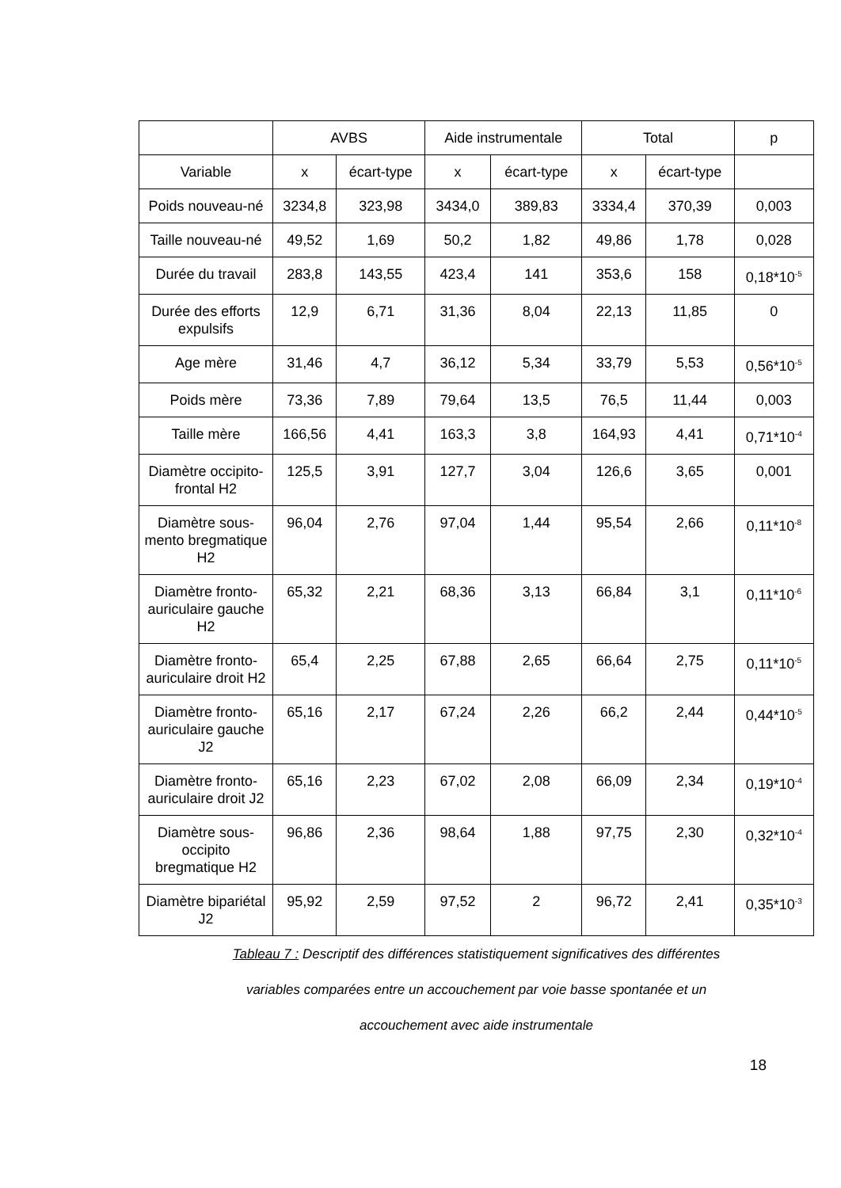| | AVBS | | Aide instrumentale | | Total | | p |
| --- | --- | --- | --- | --- | --- | --- | --- |
| Variable | x | écart-type | x | écart-type | x | écart-type | |
| Poids nouveau-né | 3234,8 | 323,98 | 3434,0 | 389,83 | 3334,4 | 370,39 | 0,003 |
| Taille nouveau-né | 49,52 | 1,69 | 50,2 | 1,82 | 49,86 | 1,78 | 0,028 |
| Durée du travail | 283,8 | 143,55 | 423,4 | 141 | 353,6 | 158 | 0,18*10<sup>-5</sup> |
| Durée des efforts expulsifs | 12,9 | 6,71 | 31,36 | 8,04 | 22,13 | 11,85 | 0 |
| Age mère | 31,46 | 4,7 | 36,12 | 5,34 | 33,79 | 5,53 | 0,56*10<sup>-5</sup> |
| Poids mère | 73,36 | 7,89 | 79,64 | 13,5 | 76,5 | 11,44 | 0,003 |
| Taille mère | 166,56 | 4,41 | 163,3 | 3,8 | 164,93 | 4,41 | 0,71*10<sup>-4</sup> |
| Diamètre occipito-frontal H2 | 125,5 | 3,91 | 127,7 | 3,04 | 126,6 | 3,65 | 0,001 |
| Diamètre sous-mento bregmatique H2 | 96,04 | 2,76 | 97,04 | 1,44 | 95,54 | 2,66 | 0,11*10<sup>-8</sup> |
| Diamètre fronto-auriculaire gauche H2 | 65,32 | 2,21 | 68,36 | 3,13 | 66,84 | 3,1 | 0,11*10<sup>-6</sup> |
| Diamètre fronto-auriculaire droit H2 | 65,4 | 2,25 | 67,88 | 2,65 | 66,64 | 2,75 | 0,11*10<sup>-5</sup> |
| Diamètre fronto-auriculaire gauche J2 | 65,16 | 2,17 | 67,24 | 2,26 | 66,2 | 2,44 | 0,44*10<sup>-5</sup> |
| Diamètre fronto-auriculaire droit J2 | 65,16 | 2,23 | 67,02 | 2,08 | 66,09 | 2,34 | 0,19*10<sup>-4</sup> |
| Diamètre sous-occipito bregmatique H2 | 96,86 | 2,36 | 98,64 | 1,88 | 97,75 | 2,30 | 0,32*10<sup>-4</sup> |
| Diamètre bipariétal J2 | 95,92 | 2,59 | 97,52 | 2 | 96,72 | 2,41 | 0,35*10<sup>-3</sup> |
Tableau 7 : Descriptif des différences statistiquement significatives des différentes
variables comparées entre un accouchement par voie basse spontanée et un
accouchement avec aide instrumentale
18